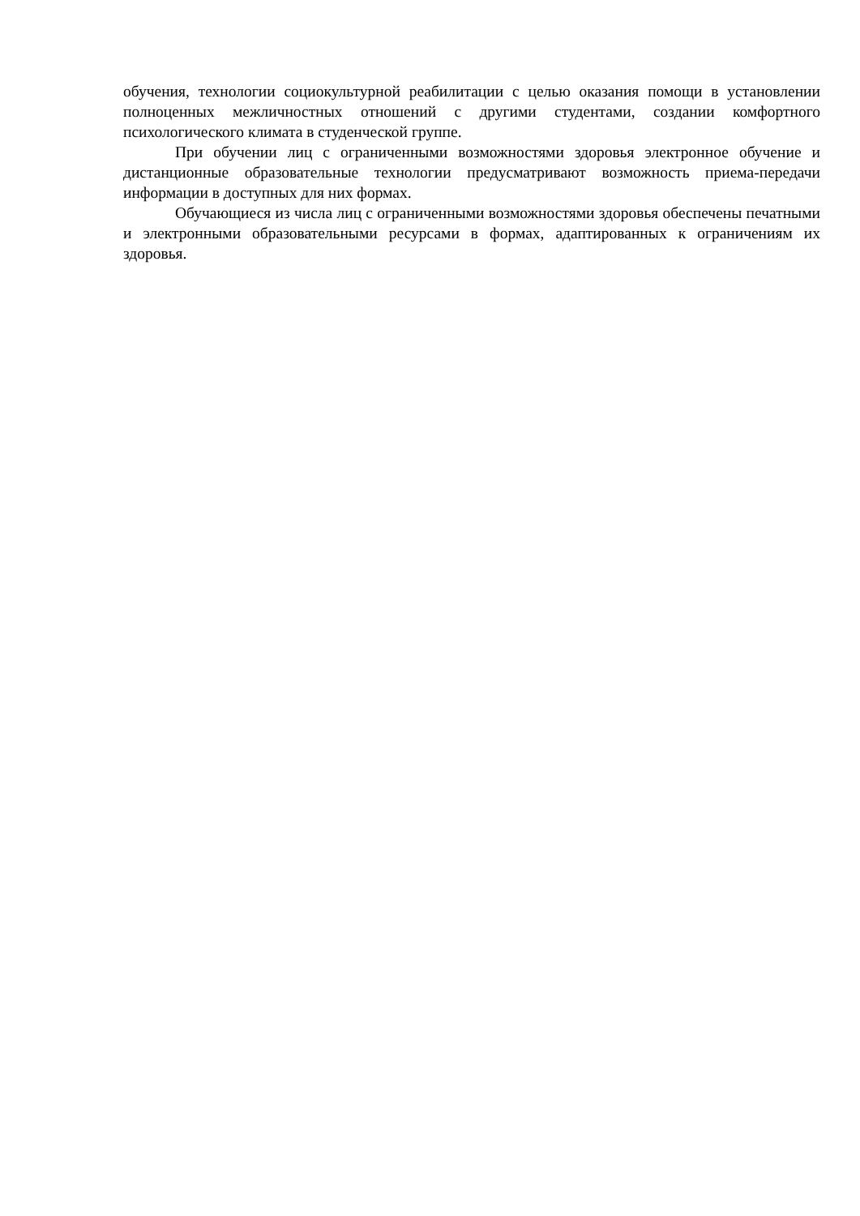обучения, технологии социокультурной реабилитации с целью оказания помощи в установлении полноценных межличностных отношений с другими студентами, создании комфортного психологического климата в студенческой группе.
При обучении лиц с ограниченными возможностями здоровья электронное обучение и дистанционные образовательные технологии предусматривают возможность приема-передачи информации в доступных для них формах.
Обучающиеся из числа лиц с ограниченными возможностями здоровья обеспечены печатными и электронными образовательными ресурсами в формах, адаптированных к ограничениям их здоровья.